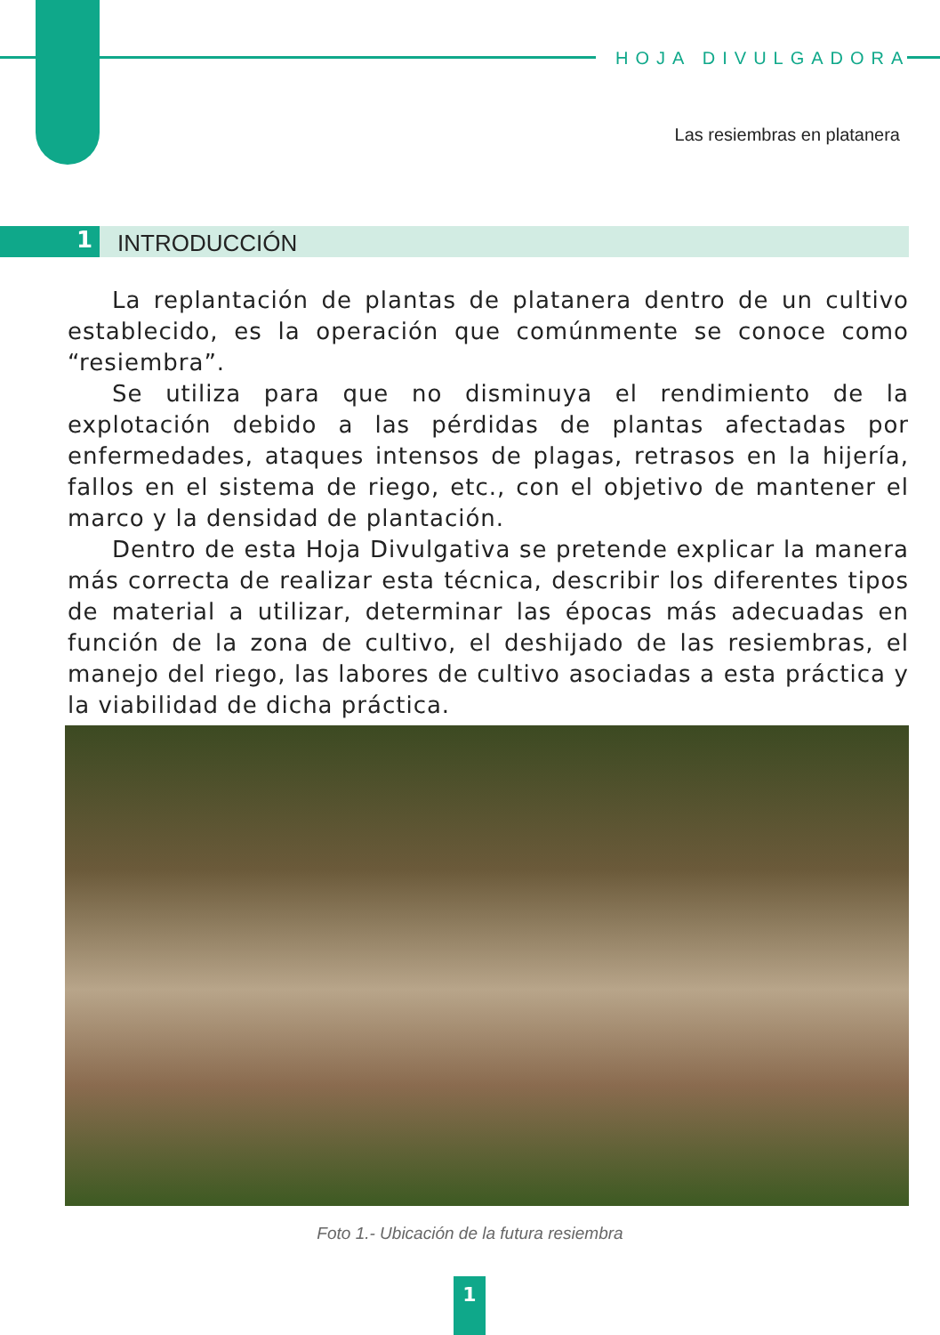HOJA DIVULGADORA
Las resiembras en platanera
1
INTRODUCCIÓN
La replantación de plantas de platanera dentro de un cultivo establecido, es la operación que comúnmente se conoce como “resiembra”.
Se utiliza para que no disminuya el rendimiento de la explotación debido a las pérdidas de plantas afectadas por enfermedades, ataques intensos de plagas, retrasos en la hijería, fallos en el sistema de riego, etc., con el objetivo de mantener el marco y la densidad de plantación.
Dentro de esta Hoja Divulgativa se pretende explicar la manera más correcta de realizar esta técnica, describir los diferentes tipos de material a utilizar, determinar las épocas más adecuadas en función de la zona de cultivo, el deshijado de las resiembras, el manejo del riego, las labores de cultivo asociadas a esta práctica y la viabilidad de dicha práctica.
Foto 1.- Ubicación de la futura resiembra
1